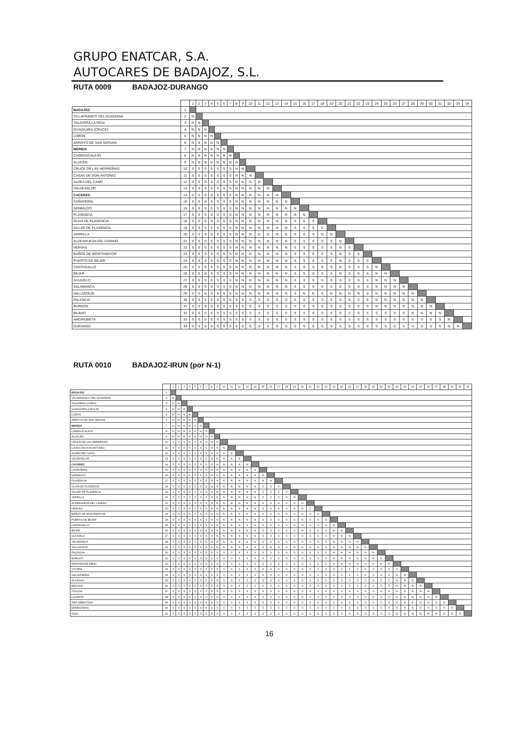GRUPO ENATCAR, S.A.
AUTOCARES DE BADAJOZ, S.L.
RUTA 0009 BADAJOZ-DURANGO
| | | 1 | 2 | 3 | 4 | 5 | 6 | 7 | 8 | 9 | 10 | 11 | 12 | 13 | 14 | 15 | 16 | 17 | 18 | 19 | 20 | 21 | 22 | 23 | 24 | 25 | 26 | 27 | 28 | 29 | 30 | 31 | 32 | 33 | 34 |
| --- | --- | --- | --- | --- | --- | --- | --- | --- | --- | --- | --- | --- | --- | --- | --- | --- | --- | --- | --- | --- | --- | --- | --- | --- | --- | --- | --- | --- | --- | --- | --- | --- | --- | --- | --- |
| BADAJOZ | 1 | | | | | | | | | | | | | | | | | | | | | | | | | | | | | | | | | | |
| VILLAFRANCO DEL GUADIANA | 2 | N | | | | | | | | | | | | | | | | | | | | | | | | | | | | | | | | | |
| TALAVERA LA REAL | 3 | N | N | | | | | | | | | | | | | | | | | | | | | | | | | | | | | | | | |
| GUADAJIRA (CRUCE) | 4 | N | N | N | | | | | | | | | | | | | | | | | | | | | | | | | | | | | | | |
| LOBON | 5 | N | N | N | N | | | | | | | | | | | | | | | | | | | | | | | | | | | | | | |
| ARROYO DE SAN SERVAN | 6 | N | N | N | N | N | | | | | | | | | | | | | | | | | | | | | | | | | | | | | |
| MERIDA | 7 | N | N | N | N | N | N | | | | | | | | | | | | | | | | | | | | | | | | | | | | |
| CARRASCALEJO | 8 | N | N | N | N | N | N | N | | | | | | | | | | | | | | | | | | | | | | | | | | | |
| ALIJCEN | 9 | N | N | N | N | N | N | N | N | | | | | | | | | | | | | | | | | | | | | | | | | | |
| CRUCE DE LAS HERRERIAS | 10 | S | S | S | S | S | S | S | N | N | | | | | | | | | | | | | | | | | | | | | | | | | |
| CASAS DE DON ANTONIO | 11 | S | S | S | S | S | S | S | N | N | N | | | | | | | | | | | | | | | | | | | | | | | | |
| ALDEA DEL CANO | 12 | S | S | S | S | S | S | S | N | N | N | N | | | | | | | | | | | | | | | | | | | | | | | |
| VALDESALOR | 13 | S | S | S | S | S | S | S | N | N | N | N | N | | | | | | | | | | | | | | | | | | | | | | |
| CACERES | 14 | S | S | S | S | S | S | S | N | N | N | N | N | N | | | | | | | | | | | | | | | | | | | | | |
| CAÑAVERAL | 15 | S | S | S | S | S | S | S | N | N | N | N | N | N | N | | | | | | | | | | | | | | | | | | | | |
| GRIMALDO | 16 | S | S | S | S | S | S | S | N | N | N | N | N | N | N | N | | | | | | | | | | | | | | | | | | | |
| PLASENCIA | 17 | S | S | S | S | S | S | S | N | N | N | N | N | N | N | N | N | | | | | | | | | | | | | | | | | | |
| OLIVA DE PLASENCIA | 18 | S | S | S | S | S | S | S | N | N | N | N | N | N | N | S | S | S | | | | | | | | | | | | | | | | | |
| VILLAR DE PLASENCIA | 19 | S | S | S | S | S | S | S | N | N | N | N | N | N | N | S | S | S | S | | | | | | | | | | | | | | | | |
| JARRILLA | 20 | S | S | S | S | S | S | S | N | N | N | N | N | N | N | S | S | S | N | N | | | | | | | | | | | | | | | |
| ALDEANUEVA DEL CAMINO | 21 | S | S | S | S | S | S | S | N | N | N | N | N | N | N | S | S | S | S | S | N | | | | | | | | | | | | | | |
| HERVAS | 22 | S | S | S | S | S | S | S | N | N | N | N | N | N | N | S | S | S | S | S | N | S | | | | | | | | | | | | | |
| BAÑOS DE MONTEMAYOR | 23 | S | S | S | S | S | S | S | N | N | N | N | N | N | N | S | S | S | S | S | N | S | S | | | | | | | | | | | | |
| PUERTO DE BEJAR | 24 | S | S | S | S | S | S | S | N | N | N | N | N | N | N | S | S | S | S | S | N | S | S | S | | | | | | | | | | | |
| CANTAGALLO | 25 | S | S | S | S | S | S | S | N | N | N | N | N | N | N | S | S | S | S | S | N | S | S | S | N | | | | | | | | | | |
| BEJAR | 26 | S | S | S | S | S | S | S | N | N | N | N | N | N | N | S | S | S | S | S | N | S | S | S | N | N | | | | | | | | | |
| GUIJUELO | 27 | S | S | S | S | S | S | S | N | N | N | N | N | N | N | S | S | S | S | S | S | S | S | S | N | N | N | | | | | | | | |
| SALAMANCA | 28 | S | S | S | S | S | S | S | N | N | N | N | N | N | N | S | S | S | S | S | S | S | S | S | N | N | N | N | | | | | | | |
| VALLADOLID | 29 | S | S | S | S | S | S | S | N | N | N | N | N | N | N | S | N | N | S | N | N | N | N | S | N | N | N | N | N | | | | | | |
| PALENCIA | 30 | S | S | S | S | S | S | S | S | S | S | S | S | S | S | S | S | S | S | S | S | S | S | S | N | N | N | N | N | N | | | | | |
| BURGOS | 31 | S | S | S | S | S | S | S | S | S | S | S | S | S | S | S | S | S | S | S | S | S | S | S | N | N | N | N | N | N | N | | | | |
| BILBAO | 32 | S | S | S | S | S | S | S | S | S | S | S | S | S | S | S | S | S | S | S | S | S | S | S | S | S | S | S | N | N | N | N | | | |
| AMOREBIETA | 33 | S | S | S | S | S | S | S | S | S | S | S | S | S | S | S | S | S | S | S | S | S | S | S | S | S | S | S | S | S | S | S | N | | |
| DURANGO | 34 | S | S | S | S | S | S | S | S | S | S | S | S | S | S | S | S | S | S | S | S | S | S | S | S | S | S | S | S | S | S | S | N | N | |
RUTA 0010 BADAJOZ-IRUN (por N-1)
| | | 1 | 2 | 3 | 4 | 5 | 6 | 7 | 8 | 9 | 10 | 11 | 12 | 13 | 14 | 15 | 16 | 17 | 18 | 19 | 20 | 21 | 22 | 23 | 24 | 25 | 26 | 27 | 28 | 29 | 30 | 31 | 32 | 33 | 34 | 35 | 36 | 37 | 38 | 39 | 40 | 41 |
| --- | --- | --- | --- | --- | --- | --- | --- | --- | --- | --- | --- | --- | --- | --- | --- | --- | --- | --- | --- | --- | --- | --- | --- | --- | --- | --- | --- | --- | --- | --- | --- | --- | --- | --- | --- | --- | --- | --- | --- | --- | --- | --- |
| BADAJOZ | 1 | | | | | | | | | | | | | | | | | | | | | | | | | | | | | | | | | | | | | | | | | |
| VILLAFRANCO DEL GUADIANA | 2 | N | | | | | | | | | | | | | | | | | | | | | | | | | | | | | | | | | | | | | | | | |
| TALAVERA LA REAL | 3 | N | N | | | | | | | | | | | | | | | | | | | | | | | | | | | | | | | | | | | | | | | |
| GUADAJIRA (CRUCE) | 4 | N | N | N | | | | | | | | | | | | | | | | | | | | | | | | | | | | | | | | | | | | | | |
| LOBON | 5 | N | N | N | N | | | | | | | | | | | | | | | | | | | | | | | | | | | | | | | | | | | | | |
| ARROYO DE SAN SERVAN | 6 | N | N | N | N | N | | | | | | | | | | | | | | | | | | | | | | | | | | | | | | | | | | | | |
| MERIDA | 7 | N | N | N | N | N | N | | | | | | | | | | | | | | | | | | | | | | | | | | | | | | | | | | | |
| CARRASCALEJO | 8 | N | N | N | N | N | N | N | | | | | | | | | | | | | | | | | | | | | | | | | | | | | | | | | | |
| ALJUCEN | 9 | N | N | N | N | N | N | N | N | | | | | | | | | | | | | | | | | | | | | | | | | | | | | | | | | |
| CRUCE DE LAS HERRERIAS | 10 | S | S | S | S | S | S | S | N | N | | | | | | | | | | | | | | | | | | | | | | | | | | | | | | | | |
| CASAS DE DON ANTONIO | 11 | S | S | S | S | S | S | S | N | N | N | | | | | | | | | | | | | | | | | | | | | | | | | | | | | | | |
| ALDEA DEL CANO | 12 | S | S | S | S | S | S | S | N | N | N | N | | | | | | | | | | | | | | | | | | | | | | | | | | | | | | |
| VALDESALOR | 13 | S | S | S | S | S | S | S | N | N | N | N | N | | | | | | | | | | | | | | | | | | | | | | | | | | | | | |
| CACERES | 14 | S | S | S | S | S | S | S | N | N | N | N | N | N | | | | | | | | | | | | | | | | | | | | | | | | | | | | |
| CAÑAVERAL | 15 | S | S | S | S | S | S | S | N | N | N | N | N | N | N | | | | | | | | | | | | | | | | | | | | | | | | | | | |
| GRIMALDO | 16 | S | S | S | S | S | S | S | N | N | N | N | N | N | N | N | | | | | | | | | | | | | | | | | | | | | | | | | | |
| PLASENCIA | 17 | S | S | S | S | S | S | S | N | N | N | N | N | N | N | N | N | | | | | | | | | | | | | | | | | | | | | | | | | |
| OLIVA DE PLASENCIA | 18 | S | S | S | S | S | S | S | N | N | N | N | N | N | N | S | S | S | | | | | | | | | | | | | | | | | | | | | | | | |
| VILLAR DE PLASENCIA | 19 | S | S | S | S | S | S | S | N | N | N | N | N | N | N | S | S | S | S | | | | | | | | | | | | | | | | | | | | | | | |
| JARRILLA | 20 | S | S | S | S | S | S | S | N | N | N | N | N | N | N | S | S | S | N | N | | | | | | | | | | | | | | | | | | | | | | |
| ALDEANUEVA DEL CAMINO | 21 | S | S | S | S | S | S | S | N | N | N | N | N | N | N | S | S | S | S | S | N | | | | | | | | | | | | | | | | | | | | | |
| HERVAS | 22 | S | S | S | S | S | S | S | N | N | N | N | N | N | N | S | S | S | S | S | N | S | | | | | | | | | | | | | | | | | | | | |
| BAÑOS DE MONTEMAYOR | 23 | S | S | S | S | S | S | S | N | N | N | N | N | N | N | S | S | S | S | S | N | S | S | | | | | | | | | | | | | | | | | | | |
| PUERTO DE BEJAR | 24 | S | S | S | S | S | S | S | N | N | N | N | N | N | N | S | S | S | S | S | N | S | S | S | | | | | | | | | | | | | | | | | | |
| CANTAGALLO | 25 | S | S | S | S | S | S | S | N | N | N | N | N | N | N | S | S | S | S | S | N | S | S | S | N | | | | | | | | | | | | | | | | | |
| BEJAR | 26 | S | S | S | S | S | S | S | N | N | N | N | N | N | N | S | S | S | S | S | N | S | S | S | N | N | | | | | | | | | | | | | | | | |
| GUIJUELO | 27 | S | S | S | S | S | S | S | N | N | N | N | N | N | N | S | S | S | S | S | S | S | S | S | N | N | N | | | | | | | | | | | | | | | |
| SALAMANCA | 28 | S | S | S | S | S | S | S | N | N | N | N | N | N | N | S | S | S | S | S | S | S | S | S | N | N | N | N | | | | | | | | | | | | | | |
| VALLADOLID | 29 | S | S | S | S | S | S | S | N | N | N | N | N | N | N | S | N | N | S | N | N | N | N | S | N | N | N | N | N | | | | | | | | | | | | | |
| PALENCIA | 30 | S | S | S | S | S | S | S | S | S | S | S | S | S | S | S | S | S | S | S | S | S | S | S | N | N | N | N | N | N | | | | | | | | | | | | |
| BURGOS | 31 | S | S | S | S | S | S | S | S | S | S | S | S | S | S | S | S | S | S | S | S | S | S | S | N | N | N | N | N | N | N | | | | | | | | | | | |
| MIRANDA DE EBRO | 32 | S | S | S | S | S | S | S | S | S | S | S | S | S | S | S | S | S | S | S | S | S | S | S | N | N | N | N | N | N | N | N | | | | | | | | | | |
| VITORIA | 33 | S | S | S | S | S | S | S | S | S | S | S | S | S | S | S | S | S | S | S | S | S | S | S | S | S | S | S | S | S | S | S | S | | | | | | | | | |
| SALVATIERRA | 34 | S | S | S | S | S | S | S | S | S | S | S | S | S | S | S | S | S | S | S | S | S | S | S | S | S | S | S | S | S | S | S | N | N | | | | | | | | |
| ALSASUA | 35 | S | S | S | S | S | S | S | S | S | S | S | S | S | S | S | S | S | S | S | S | S | S | S | S | S | S | S | S | S | S | S | N | N | N | | | | | | | |
| BEASAIN | 36 | S | S | S | S | S | S | S | S | S | S | S | S | S | S | S | S | S | S | S | S | S | S | S | S | S | S | S | S | S | S | S | N | N | N | N | | | | | | |
| TOLOSA | 37 | S | S | S | S | S | S | S | S | S | S | S | S | S | S | S | S | S | S | S | S | S | S | S | S | S | S | S | S | S | S | S | N | N | N | N | N | | | | | |
| LASARTE | 38 | S | S | S | S | S | S | S | S | S | S | S | S | S | S | S | S | S | S | S | S | S | S | S | S | S | S | S | S | S | S | S | N | N | N | N | N | N | | | | |
| SAN SEBASTIAN | 39 | S | S | S | S | S | S | S | S | S | S | S | S | S | S | S | S | S | S | S | S | S | S | S | S | S | S | S | S | S | S | S | N | N | N | N | N | N | N | | | |
| ERRENTERIA | 40 | S | S | S | S | S | S | S | S | S | S | S | S | S | S | S | S | S | S | S | S | S | S | S | S | S | S | S | S | S | S | S | N | N | N | N | N | N | N | N | | |
| IRUN | 41 | S | S | S | S | S | S | S | S | S | S | S | S | S | S | S | S | S | S | S | S | S | S | S | S | S | S | S | S | S | S | S | N | N | N | N | N | N | N | N | N | |
16